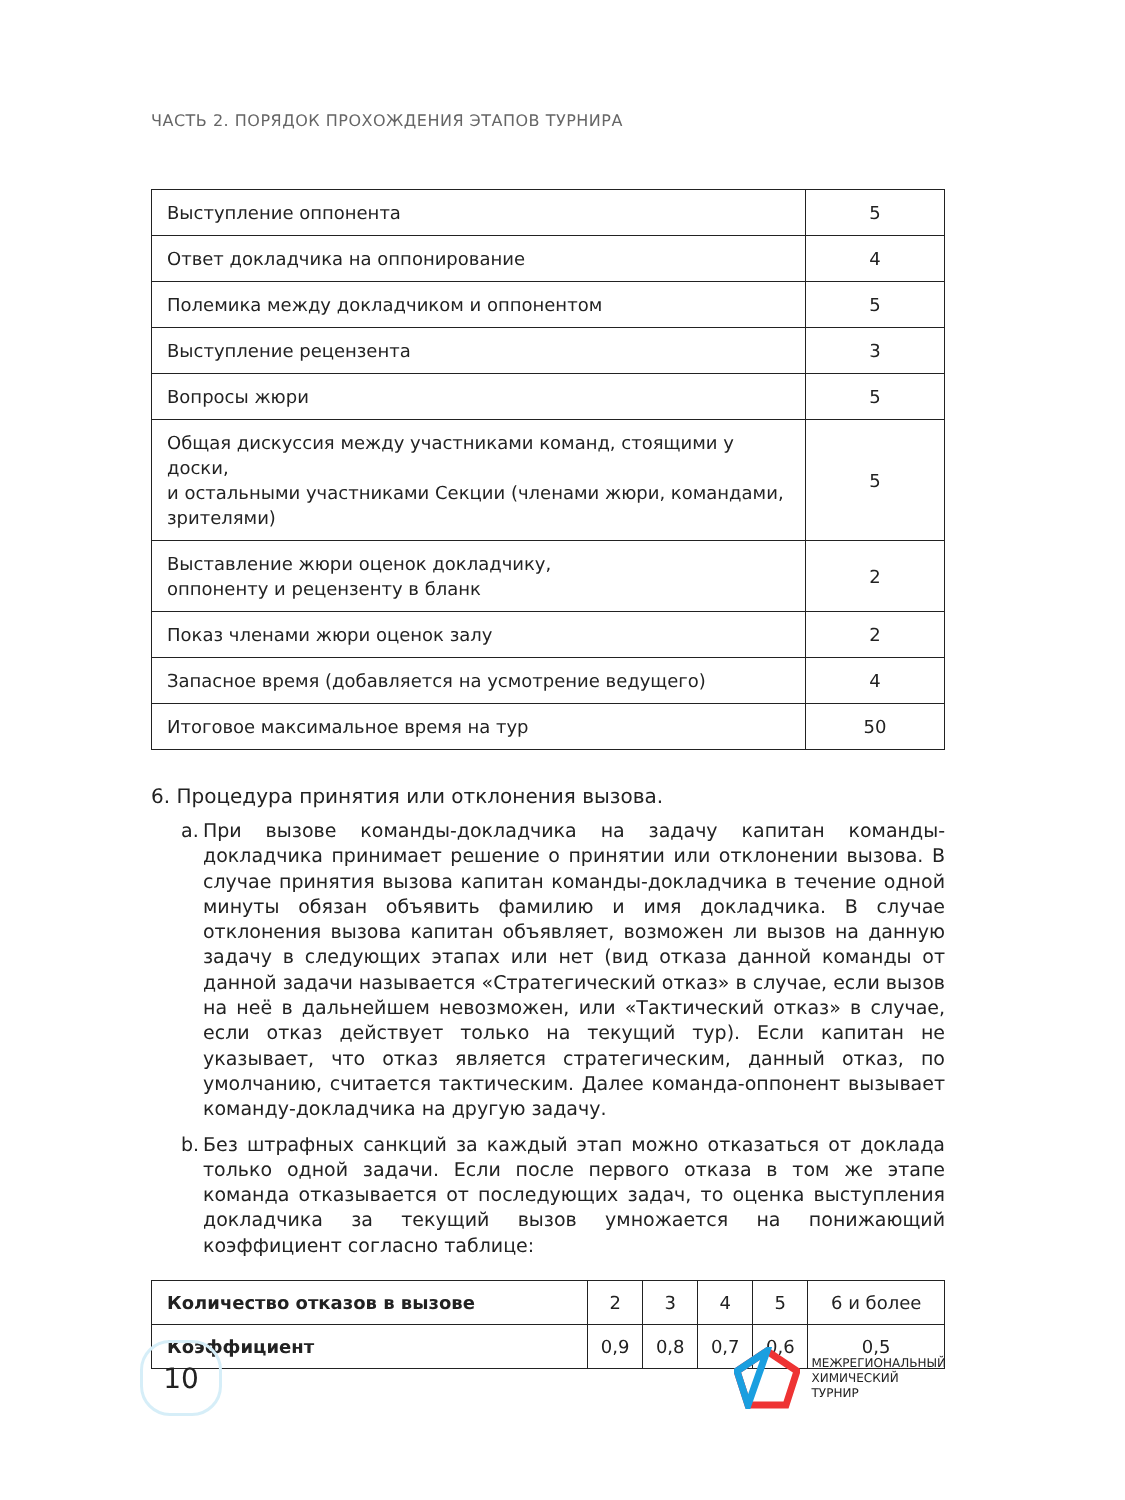ЧАСТЬ 2. ПОРЯДОК ПРОХОЖДЕНИЯ ЭТАПОВ ТУРНИРА
| Выступление оппонента | 5 |
| Ответ докладчика на оппонирование | 4 |
| Полемика между докладчиком и оппонентом | 5 |
| Выступление рецензента | 3 |
| Вопросы жюри | 5 |
| Общая дискуссия между участниками команд, стоящими у доски, и остальными участниками Секции (членами жюри, командами, зрителями) | 5 |
| Выставление жюри оценок докладчику, оппоненту и рецензенту в бланк | 2 |
| Показ членами жюри оценок залу | 2 |
| Запасное время (добавляется на усмотрение ведущего) | 4 |
| Итоговое максимальное время на тур | 50 |
6. Процедура принятия или отклонения вызова.
a. При вызове команды-докладчика на задачу капитан команды-докладчика принимает решение о принятии или отклонении вызова. В случае принятия вызова капитан команды-докладчика в течение одной минуты обязан объявить фамилию и имя докладчика. В случае отклонения вызова капитан объявляет, возможен ли вызов на данную задачу в следующих этапах или нет (вид отказа данной команды от данной задачи называется «Стратегический отказ» в случае, если вызов на неё в дальнейшем невозможен, или «Тактический отказ» в случае, если отказ действует только на текущий тур). Если капитан не указывает, что отказ является стратегическим, данный отказ, по умолчанию, считается тактическим. Далее команда-оппонент вызывает команду-докладчика на другую задачу.
b. Без штрафных санкций за каждый этап можно отказаться от доклада только одной задачи. Если после первого отказа в том же этапе команда отказывается от последующих задач, то оценка выступления докладчика за текущий вызов умножается на понижающий коэффициент согласно таблице:
| Количество отказов в вызове | 2 | 3 | 4 | 5 | 6 и более |
| Коэффициент | 0,9 | 0,8 | 0,7 | 0,6 | 0,5 |
10
МЕЖРЕГИОНАЛЬНЫЙ
ХИМИЧЕСКИЙ
ТУРНИР